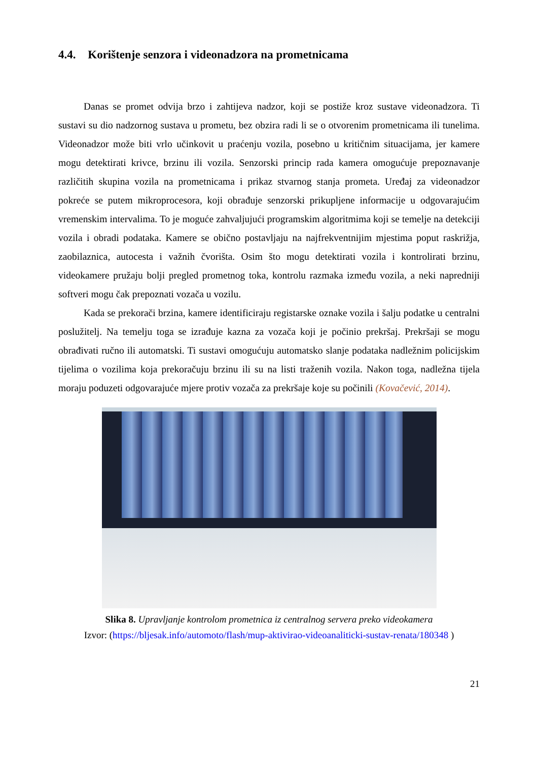4.4. Korištenje senzora i videonadzora na prometnicama
Danas se promet odvija brzo i zahtijeva nadzor, koji se postiže kroz sustave videonadzora. Ti sustavi su dio nadzornog sustava u prometu, bez obzira radi li se o otvorenim prometnicama ili tunelima. Videonadzor može biti vrlo učinkovit u praćenju vozila, posebno u kritičnim situacijama, jer kamere mogu detektirati krivce, brzinu ili vozila. Senzorski princip rada kamera omogućuje prepoznavanje različitih skupina vozila na prometnicama i prikaz stvarnog stanja prometa. Uređaj za videonadzor pokreće se putem mikroprocesora, koji obrađuje senzorski prikupljene informacije u odgovarajućim vremenskim intervalima. To je moguće zahvaljujući programskim algoritmima koji se temelje na detekciji vozila i obradi podataka. Kamere se obično postavljaju na najfrekventnijim mjestima poput raskrižja, zaobilaznica, autocesta i važnih čvorišta. Osim što mogu detektirati vozila i kontrolirati brzinu, videokamere pružaju bolji pregled prometnog toka, kontrolu razmaka između vozila, a neki napredniji softveri mogu čak prepoznati vozača u vozilu.
Kada se prekorači brzina, kamere identificiraju registarske oznake vozila i šalju podatke u centralni poslužitelj. Na temelju toga se izrađuje kazna za vozača koji je počinio prekršaj. Prekršaji se mogu obrađivati ručno ili automatski. Ti sustavi omogućuju automatsko slanje podataka nadležnim policijskim tijelima o vozilima koja prekoračuju brzinu ili su na listi traženih vozila. Nakon toga, nadležna tijela moraju poduzeti odgovarajuće mjere protiv vozača za prekršaje koje su počinili (Kovačević, 2014).
Slika 8. Upravljanje kontrolom prometnica iz centralnog servera preko videokamera
Izvor: (https://bljesak.info/automoto/flash/mup-aktivirao-videoanaliticki-sustav-renata/180348 )
21